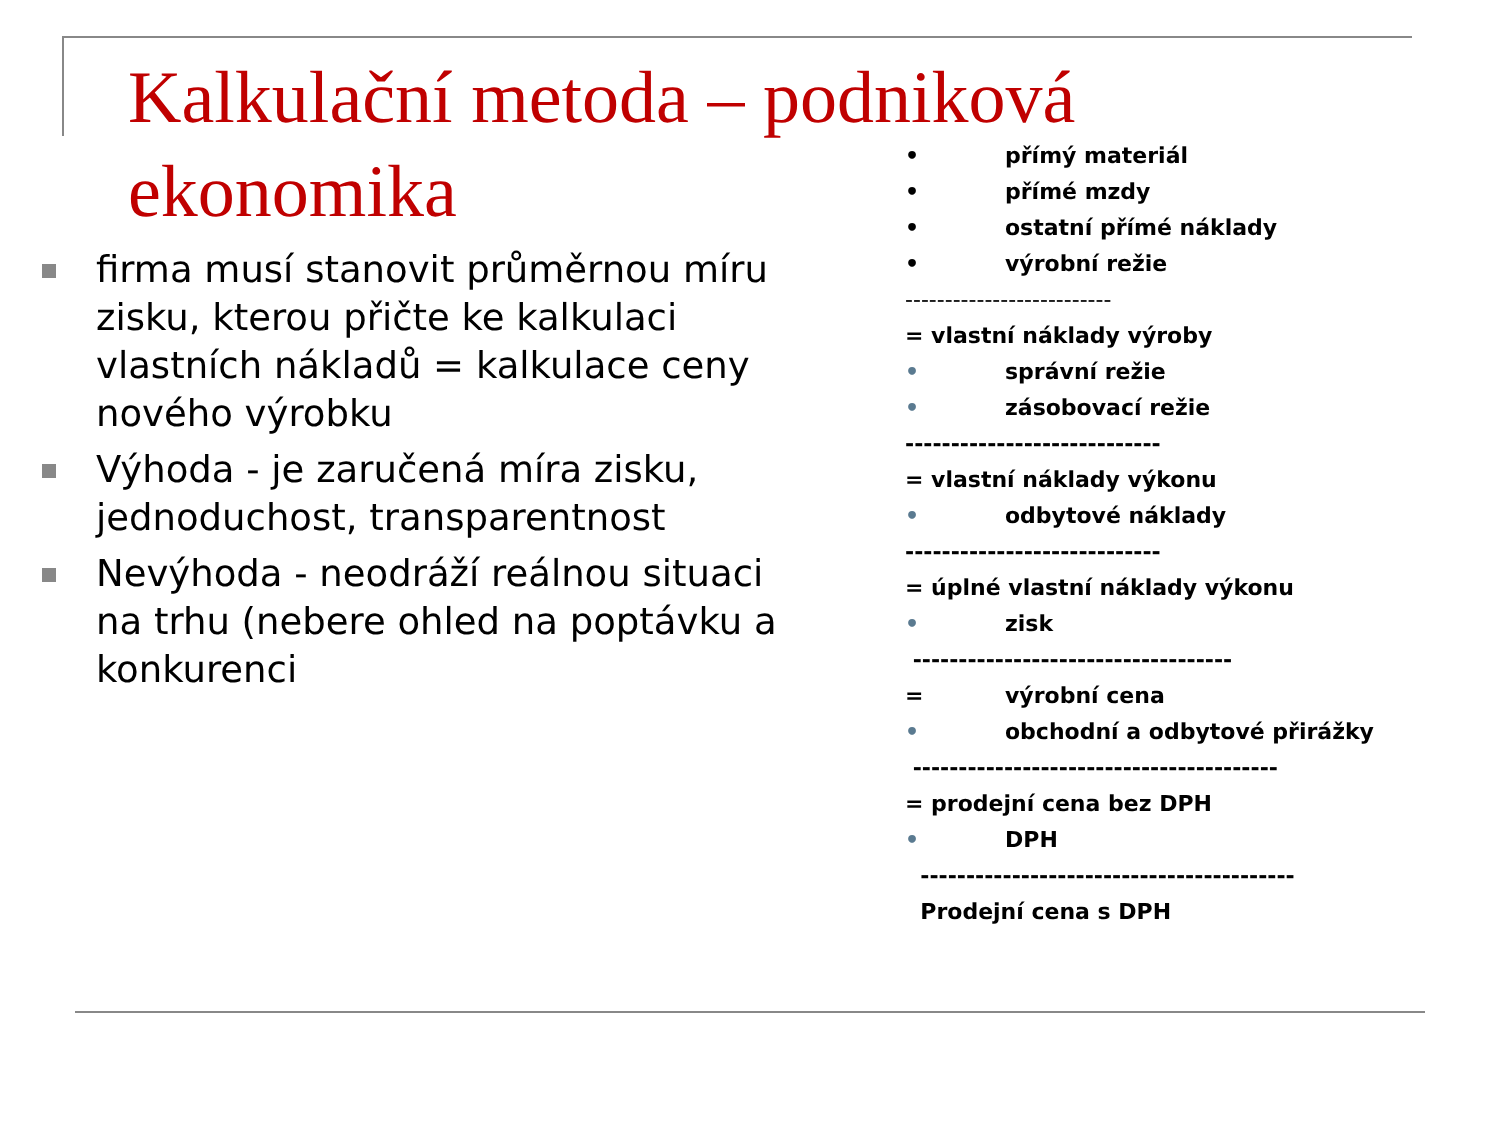Kalkulační metoda – podniková ekonomika
firma musí stanovit průměrnou míru zisku, kterou přičte ke kalkulaci vlastních nákladů = kalkulace ceny nového výrobku
Výhoda - je zaručená míra zisku, jednoduchost, transparentnost
Nevýhoda - neodráží reálnou situaci na trhu (nebere ohled na poptávku a konkurenci
• přímý materiál
• přímé mzdy
• ostatní přímé náklady
• výrobní režie
--------------------------
= vlastní náklady výroby
• správní režie
• zásobovací režie
----------------------------
= vlastní náklady výkonu
• odbytové náklady
----------------------------
= úplné vlastní náklady výkonu
• zisk
-----------------------------------
= výrobní cena
• obchodní a odbytové přirážky
----------------------------------------
= prodejní cena bez DPH
• DPH
-----------------------------------------
Prodejní cena s DPH